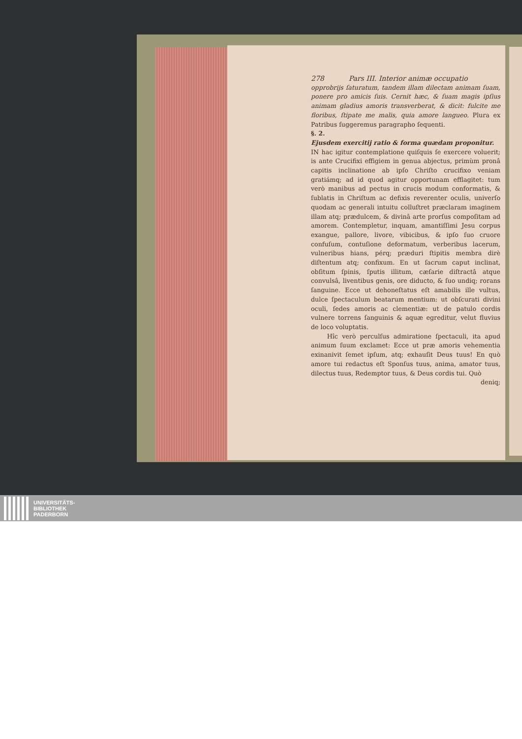278 Pars III. Interior animæ occupatio
opprobrijs ſaturatum, tandem illam dilectam animam ſuam, ponere pro amicis ſuis. Cernit hæc, & ſuam magis ipſius animam gladius amoris transverberat, & dicit: fulcite me floribus, ſtipate me malis, quia amore langueo. Plura ex Patribus ſuggeremus paragrapho ſequenti.
§. 2.
Ejusdem exercitij ratio & forma quædam proponitur.
IN hac igitur contemplatione quiſquis ſe exercere voluerit; is ante Crucifixi effigiem in genua abjectus, primùm pronâ capitis inclinatione ab ipſo Chriſto crucifixo veniam gratiámq; ad id quod agitur opportunam efflagitet: tum verò manibus ad pectus in crucis modum conformatis, & ſublatis in Chriſtum ac defixis reverenter oculis, univerſo quodam ac generali intuitu colluſtret præclaram imaginem illam atq; prædulcem, & divinâ arte prorſus compoſitam ad amorem. Contempletur, inquam, amantiſſimi Jesu corpus exangue, pallore, livore, vibicibus, & ipſo ſuo cruore confuſum, contuſione deformatum, verberibus lacerum, vulneribus hians, pérq; præduri ſtipitis membra dirè diſtentum atq; confixum. En ut ſacrum caput inclinat, obſitum ſpinis, ſputis illitum, cæſarie diſtractâ atque convulsâ, liventibus genis, ore diducto, & ſuo undiq; rorans ſanguine. Ecce ut dehoneſtatus eſt amabilis ille vultus, dulce ſpectaculum beatarum mentium: ut obſcurati divini oculi, ſedes amoris ac clementiæ: ut de patulo cordis vulnere torrens ſanguinis & aquæ egreditur, velut fluvius de loco voluptatis.
Hîc verò perculſus admiratione ſpectaculi, ita apud animum ſuum exclamet: Ecce ut præ amoris vehementia exinanivit ſemet ipſum, atq; exhauſit Deus tuus! En quò amore tui redactus eſt Sponſus tuus, anima, amator tuus, dilectus tuus, Redemptor tuus, & Deus cordis tui. Quò
deniq;
UNIVERSITÄTS-
BIBLIOTHEK
PADERBORN